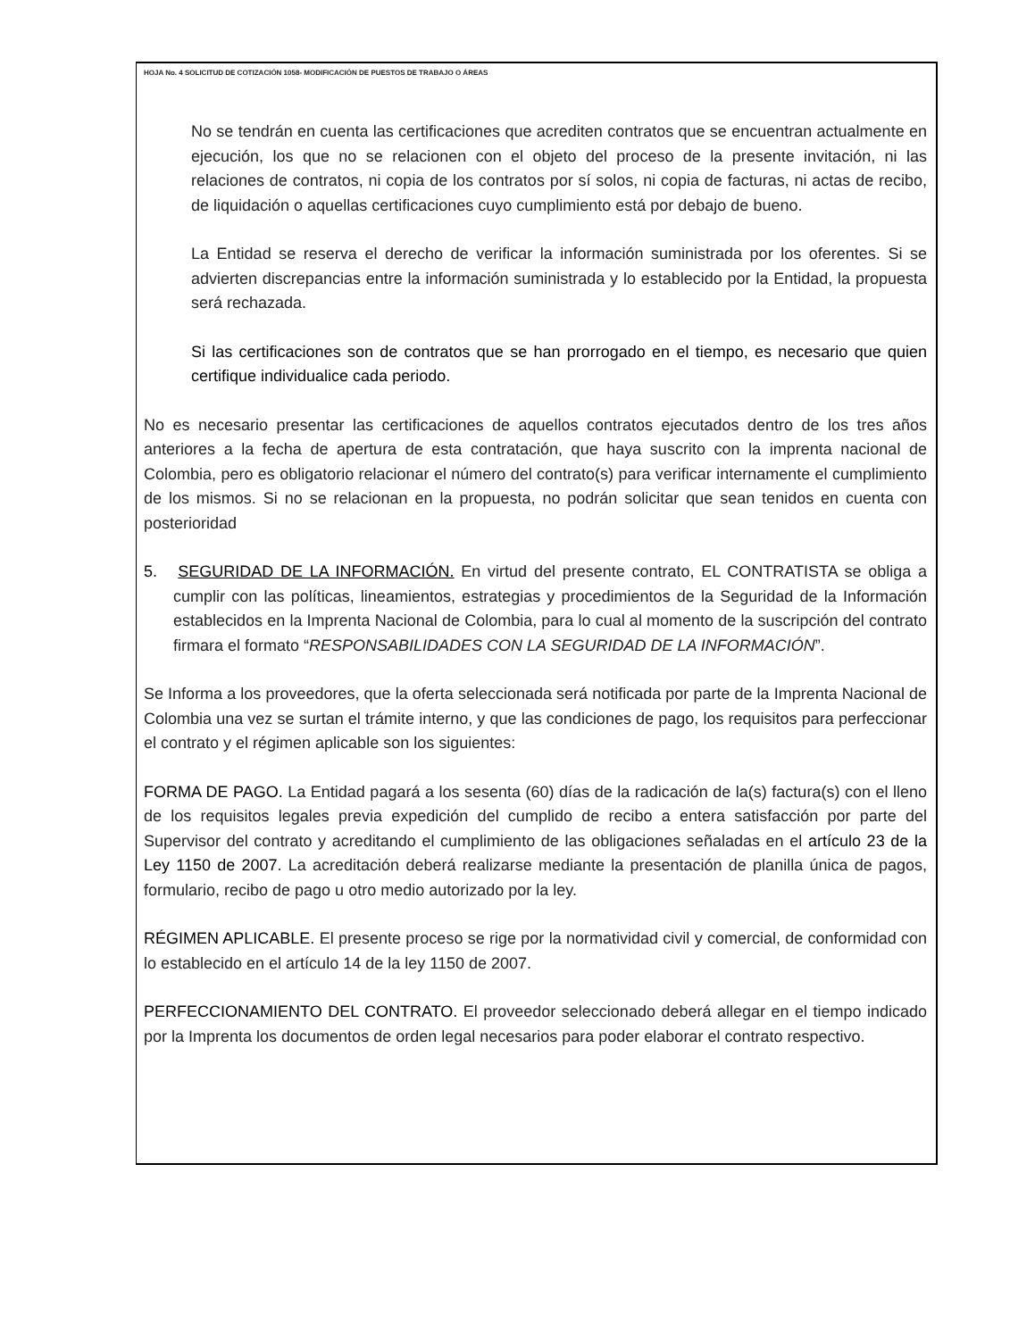HOJA No. 4 SOLICITUD DE COTIZACIÓN 1058- MODIFICACIÓN DE PUESTOS DE TRABAJO O ÁREAS
No se tendrán en cuenta las certificaciones que acrediten contratos que se encuentran actualmente en ejecución, los que no se relacionen con el objeto del proceso de la presente invitación, ni las relaciones de contratos, ni copia de los contratos por sí solos, ni copia de facturas, ni actas de recibo, de liquidación o aquellas certificaciones cuyo cumplimiento está por debajo de bueno.
La Entidad se reserva el derecho de verificar la información suministrada por los oferentes. Si se advierten discrepancias entre la información suministrada y lo establecido por la Entidad, la propuesta será rechazada.
Si las certificaciones son de contratos que se han prorrogado en el tiempo, es necesario que quien certifique individualice cada periodo.
No es necesario presentar las certificaciones de aquellos contratos ejecutados dentro de los tres años anteriores a la fecha de apertura de esta contratación, que haya suscrito con la imprenta nacional de Colombia, pero es obligatorio relacionar el número del contrato(s) para verificar internamente el cumplimiento de los mismos. Si no se relacionan en la propuesta, no podrán solicitar que sean tenidos en cuenta con posterioridad
5. SEGURIDAD DE LA INFORMACIÓN. En virtud del presente contrato, EL CONTRATISTA se obliga a cumplir con las políticas, lineamientos, estrategias y procedimientos de la Seguridad de la Información establecidos en la Imprenta Nacional de Colombia, para lo cual al momento de la suscripción del contrato firmara el formato “RESPONSABILIDADES CON LA SEGURIDAD DE LA INFORMACIÓN”.
Se Informa a los proveedores, que la oferta seleccionada será notificada por parte de la Imprenta Nacional de Colombia una vez se surtan el trámite interno, y que las condiciones de pago, los requisitos para perfeccionar el contrato y el régimen aplicable son los siguientes:
FORMA DE PAGO. La Entidad pagará a los sesenta (60) días de la radicación de la(s) factura(s) con el lleno de los requisitos legales previa expedición del cumplido de recibo a entera satisfacción por parte del Supervisor del contrato y acreditando el cumplimiento de las obligaciones señaladas en el artículo 23 de la Ley 1150 de 2007. La acreditación deberá realizarse mediante la presentación de planilla única de pagos, formulario, recibo de pago u otro medio autorizado por la ley.
RÉGIMEN APLICABLE. El presente proceso se rige por la normatividad civil y comercial, de conformidad con lo establecido en el artículo 14 de la ley 1150 de 2007.
PERFECCIONAMIENTO DEL CONTRATO. El proveedor seleccionado deberá allegar en el tiempo indicado por la Imprenta los documentos de orden legal necesarios para poder elaborar el contrato respectivo.